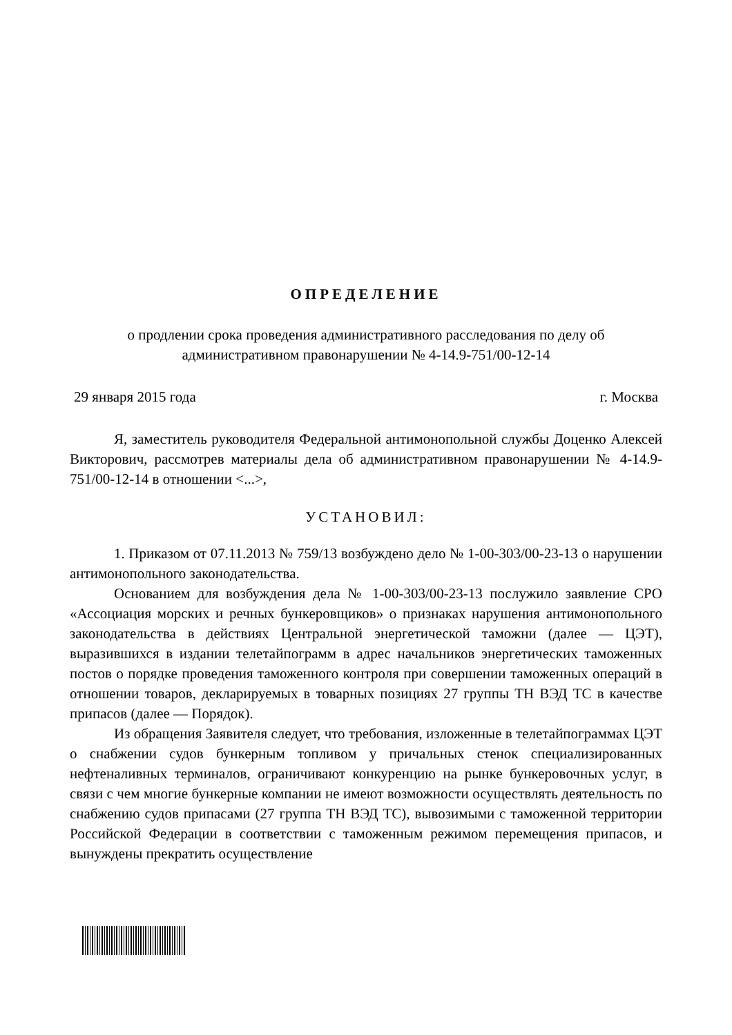ОПРЕДЕЛЕНИЕ
о продлении срока проведения административного расследования по делу об административном правонарушении № 4-14.9-751/00-12-14
29 января 2015 года г. Москва
Я, заместитель руководителя Федеральной антимонопольной службы Доценко Алексей Викторович, рассмотрев материалы дела об административном правонарушении № 4-14.9-751/00-12-14 в отношении <...>,
УСТАНОВИЛ:
1. Приказом от 07.11.2013 № 759/13 возбуждено дело № 1-00-303/00-23-13 о нарушении антимонопольного законодательства.
Основанием для возбуждения дела № 1-00-303/00-23-13 послужило заявление СРО «Ассоциация морских и речных бункеровщиков» о признаках нарушения антимонопольного законодательства в действиях Центральной энергетической таможни (далее — ЦЭТ), выразившихся в издании телетайпограмм в адрес начальников энергетических таможенных постов о порядке проведения таможенного контроля при совершении таможенных операций в отношении товаров, декларируемых в товарных позициях 27 группы ТН ВЭД ТС в качестве припасов (далее — Порядок).
Из обращения Заявителя следует, что требования, изложенные в телетайпограммах ЦЭТ о снабжении судов бункерным топливом у причальных стенок специализированных нефтеналивных терминалов, ограничивают конкуренцию на рынке бункеровочных услуг, в связи с чем многие бункерные компании не имеют возможности осуществлять деятельность по снабжению судов припасами (27 группа ТН ВЭД ТС), вывозимыми с таможенной территории Российской Федерации в соответствии с таможенным режимом перемещения припасов, и вынуждены прекратить осуществление